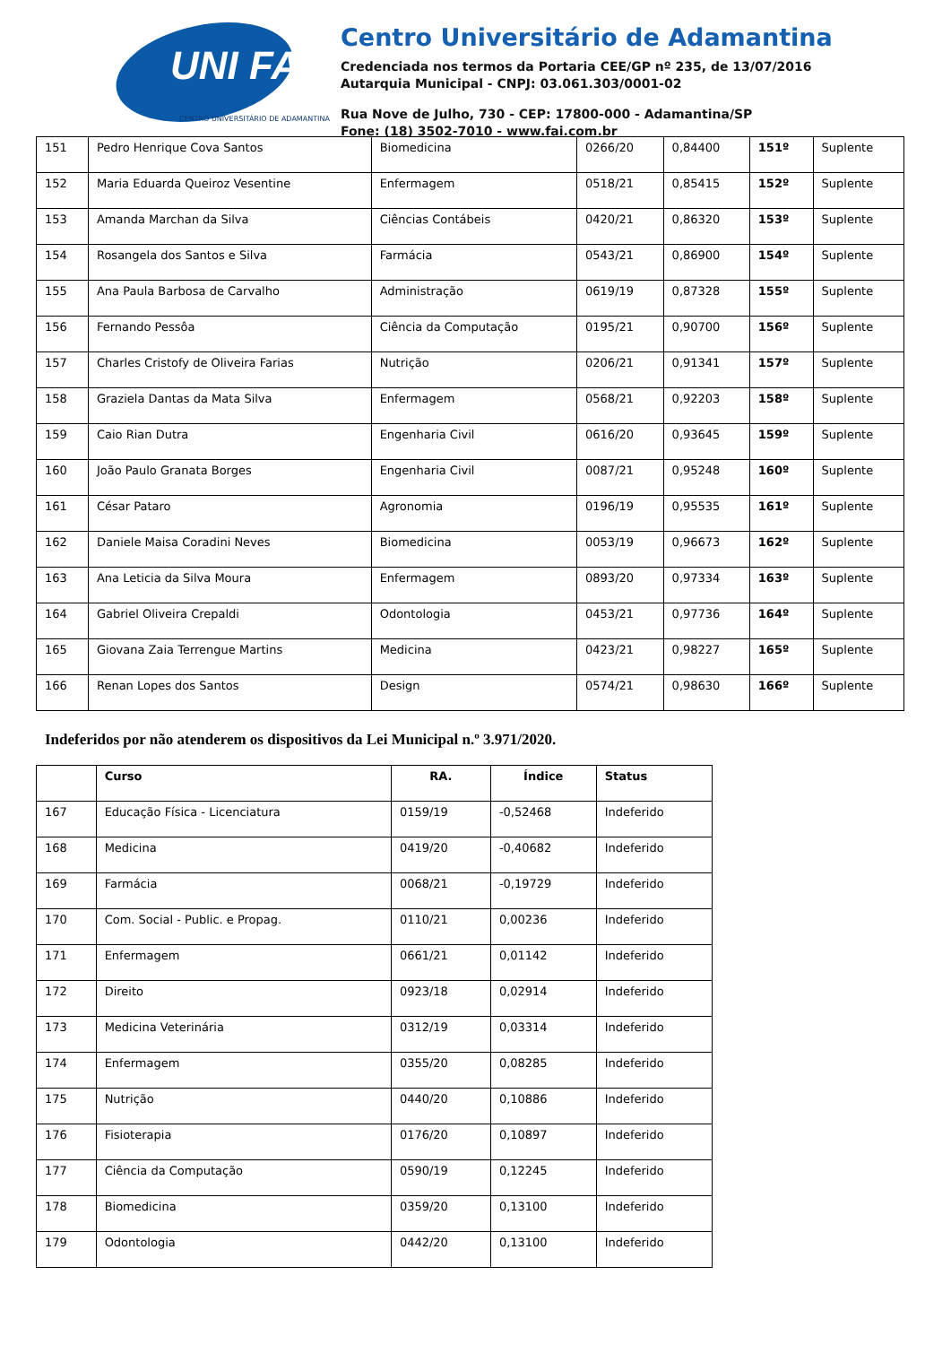UNI FAI
CENTRO UNIVERSITÁRIO DE ADAMANTINA
Centro Universitário de Adamantina
Credenciada nos termos da Portaria CEE/GP nº 235, de 13/07/2016
Autarquia Municipal - CNPJ: 03.061.303/0001-02
Rua Nove de Julho, 730 - CEP: 17800-000 - Adamantina/SP
Fone: (18) 3502-7010 - www.fai.com.br
| 151 | Pedro Henrique Cova Santos | Biomedicina | 0266/20 | 0,84400 | 151º | Suplente |
| 152 | Maria Eduarda Queiroz Vesentine | Enfermagem | 0518/21 | 0,85415 | 152º | Suplente |
| 153 | Amanda Marchan da Silva | Ciências Contábeis | 0420/21 | 0,86320 | 153º | Suplente |
| 154 | Rosangela dos Santos e Silva | Farmácia | 0543/21 | 0,86900 | 154º | Suplente |
| 155 | Ana Paula Barbosa de Carvalho | Administração | 0619/19 | 0,87328 | 155º | Suplente |
| 156 | Fernando Pessôa | Ciência da Computação | 0195/21 | 0,90700 | 156º | Suplente |
| 157 | Charles Cristofy de Oliveira Farias | Nutrição | 0206/21 | 0,91341 | 157º | Suplente |
| 158 | Graziela Dantas da Mata Silva | Enfermagem | 0568/21 | 0,92203 | 158º | Suplente |
| 159 | Caio Rian Dutra | Engenharia Civil | 0616/20 | 0,93645 | 159º | Suplente |
| 160 | João Paulo Granata Borges | Engenharia Civil | 0087/21 | 0,95248 | 160º | Suplente |
| 161 | César Pataro | Agronomia | 0196/19 | 0,95535 | 161º | Suplente |
| 162 | Daniele Maisa Coradini Neves | Biomedicina | 0053/19 | 0,96673 | 162º | Suplente |
| 163 | Ana Leticia da Silva Moura | Enfermagem | 0893/20 | 0,97334 | 163º | Suplente |
| 164 | Gabriel Oliveira Crepaldi | Odontologia | 0453/21 | 0,97736 | 164º | Suplente |
| 165 | Giovana Zaia Terrengue Martins | Medicina | 0423/21 | 0,98227 | 165º | Suplente |
| 166 | Renan Lopes dos Santos | Design | 0574/21 | 0,98630 | 166º | Suplente |
Indeferidos por não atenderem os dispositivos da Lei Municipal n.º 3.971/2020.
| | Curso | RA. | Índice | Status |
| --- | --- | --- | --- | --- |
| 167 | Educação Física - Licenciatura | 0159/19 | -0,52468 | Indeferido |
| 168 | Medicina | 0419/20 | -0,40682 | Indeferido |
| 169 | Farmácia | 0068/21 | -0,19729 | Indeferido |
| 170 | Com. Social - Public. e Propag. | 0110/21 | 0,00236 | Indeferido |
| 171 | Enfermagem | 0661/21 | 0,01142 | Indeferido |
| 172 | Direito | 0923/18 | 0,02914 | Indeferido |
| 173 | Medicina Veterinária | 0312/19 | 0,03314 | Indeferido |
| 174 | Enfermagem | 0355/20 | 0,08285 | Indeferido |
| 175 | Nutrição | 0440/20 | 0,10886 | Indeferido |
| 176 | Fisioterapia | 0176/20 | 0,10897 | Indeferido |
| 177 | Ciência da Computação | 0590/19 | 0,12245 | Indeferido |
| 178 | Biomedicina | 0359/20 | 0,13100 | Indeferido |
| 179 | Odontologia | 0442/20 | 0,13100 | Indeferido |